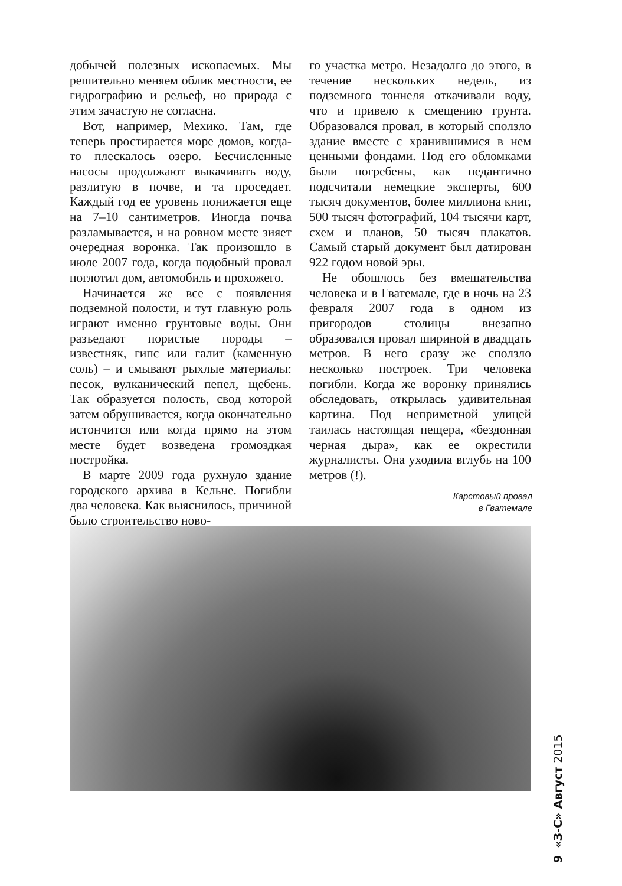добычей полезных ископаемых. Мы решительно меняем облик местности, ее гидрографию и рельеф, но природа с этим зачастую не согласна.
Вот, например, Мехико. Там, где теперь простирается море домов, когда-то плескалось озеро. Бесчисленные насосы продолжают выкачивать воду, разлитую в почве, и та проседает. Каждый год ее уровень понижается еще на 7–10 сантиметров. Иногда почва разламывается, и на ровном месте зияет очередная воронка. Так произошло в июле 2007 года, когда подобный провал поглотил дом, автомобиль и прохожего.
Начинается же все с появления подземной полости, и тут главную роль играют именно грунтовые воды. Они разъедают пористые породы – известняк, гипс или галит (каменную соль) – и смывают рыхлые материалы: песок, вулканический пепел, щебень. Так образуется полость, свод которой затем обрушивается, когда окончательно истончится или когда прямо на этом месте будет возведена громоздкая постройка.
В марте 2009 года рухнуло здание городского архива в Кельне. Погибли два человека. Как выяснилось, причиной было строительство ново-
го участка метро. Незадолго до этого, в течение нескольких недель, из подземного тоннеля откачивали воду, что и привело к смещению грунта. Образовался провал, в который сползло здание вместе с хранившимися в нем ценными фондами. Под его обломками были погребены, как педантично подсчитали немецкие эксперты, 600 тысяч документов, более миллиона книг, 500 тысяч фотографий, 104 тысячи карт, схем и планов, 50 тысяч плакатов. Самый старый документ был датирован 922 годом новой эры.
Не обошлось без вмешательства человека и в Гватемале, где в ночь на 23 февраля 2007 года в одном из пригородов столицы внезапно образовался провал шириной в двадцать метров. В него сразу же сползло несколько построек. Три человека погибли. Когда же воронку принялись обследовать, открылась удивительная картина. Под неприметной улицей таилась настоящая пещера, «бездонная черная дыра», как ее окрестили журналисты. Она уходила вглубь на 100 метров (!).
Карстовый провал
в Гватемале
9 «З-С» Август 2015